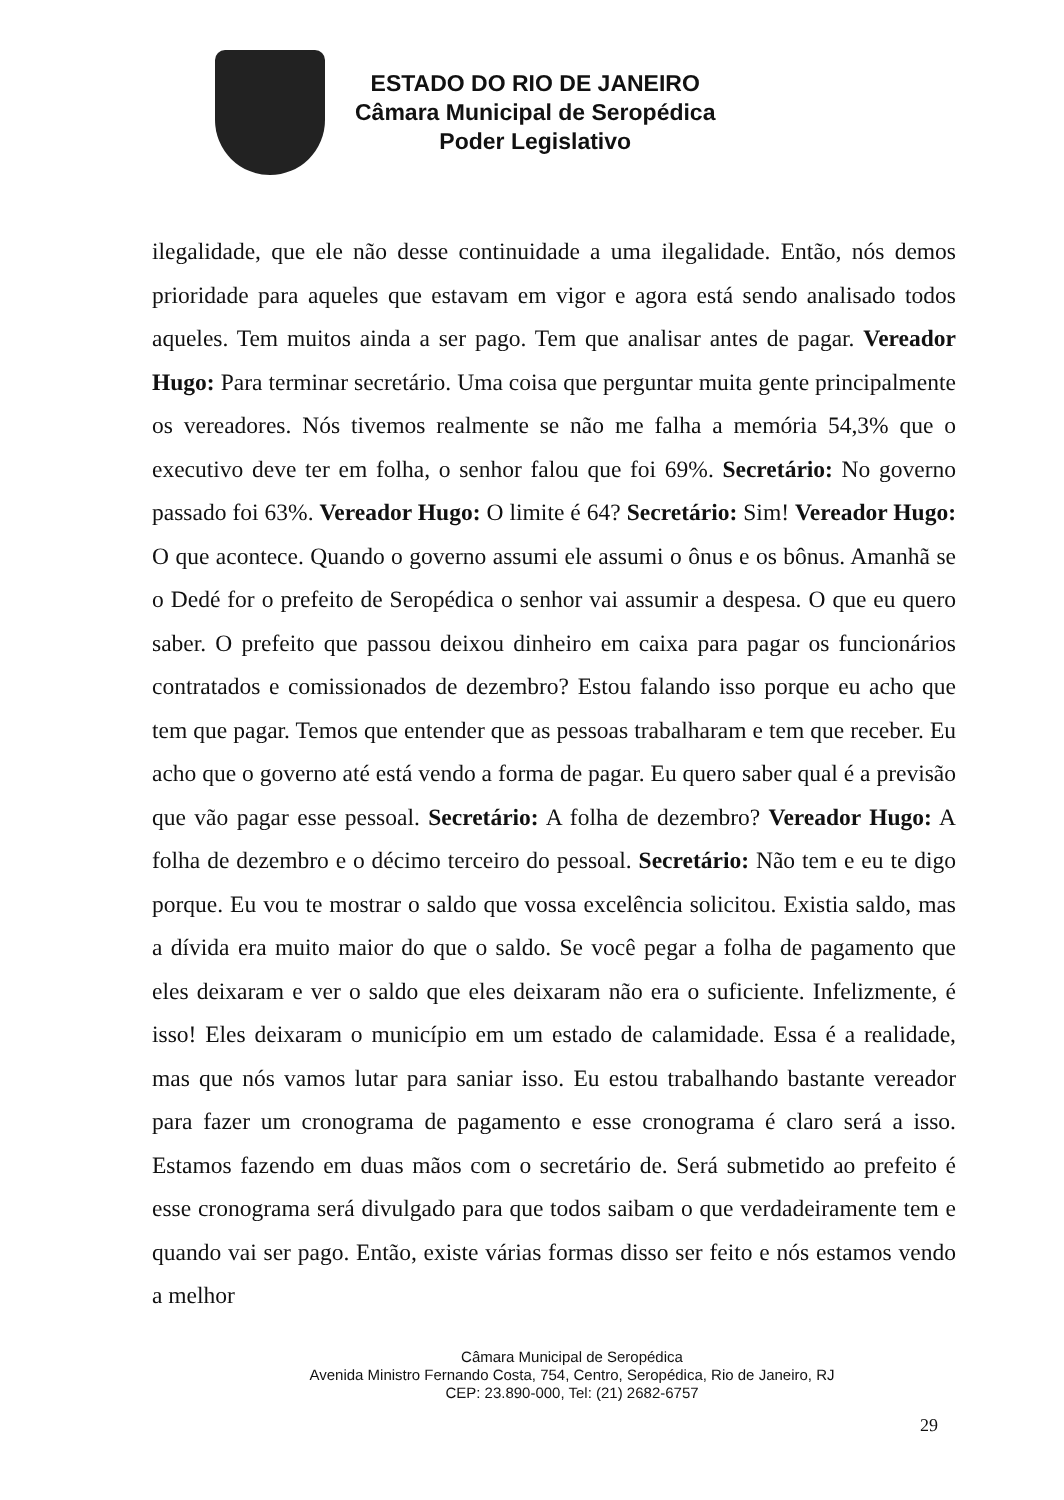ESTADO DO RIO DE JANEIRO
Câmara Municipal de Seropédica
Poder Legislativo
ilegalidade, que ele não desse continuidade a uma ilegalidade. Então, nós demos prioridade para aqueles que estavam em vigor e agora está sendo analisado todos aqueles. Tem muitos ainda a ser pago. Tem que analisar antes de pagar. Vereador Hugo: Para terminar secretário. Uma coisa que perguntar muita gente principalmente os vereadores. Nós tivemos realmente se não me falha a memória 54,3% que o executivo deve ter em folha, o senhor falou que foi 69%. Secretário: No governo passado foi 63%. Vereador Hugo: O limite é 64? Secretário: Sim! Vereador Hugo: O que acontece. Quando o governo assumi ele assumi o ônus e os bônus. Amanhã se o Dedé for o prefeito de Seropédica o senhor vai assumir a despesa. O que eu quero saber. O prefeito que passou deixou dinheiro em caixa para pagar os funcionários contratados e comissionados de dezembro? Estou falando isso porque eu acho que tem que pagar. Temos que entender que as pessoas trabalharam e tem que receber. Eu acho que o governo até está vendo a forma de pagar. Eu quero saber qual é a previsão que vão pagar esse pessoal. Secretário: A folha de dezembro? Vereador Hugo: A folha de dezembro e o décimo terceiro do pessoal. Secretário: Não tem e eu te digo porque. Eu vou te mostrar o saldo que vossa excelência solicitou. Existia saldo, mas a dívida era muito maior do que o saldo. Se você pegar a folha de pagamento que eles deixaram e ver o saldo que eles deixaram não era o suficiente. Infelizmente, é isso! Eles deixaram o município em um estado de calamidade. Essa é a realidade, mas que nós vamos lutar para saniar isso. Eu estou trabalhando bastante vereador para fazer um cronograma de pagamento e esse cronograma é claro será a isso. Estamos fazendo em duas mãos com o secretário de. Será submetido ao prefeito é esse cronograma será divulgado para que todos saibam o que verdadeiramente tem e quando vai ser pago. Então, existe várias formas disso ser feito e nós estamos vendo a melhor
Câmara Municipal de Seropédica
Avenida Ministro Fernando Costa, 754, Centro, Seropédica, Rio de Janeiro, RJ
CEP: 23.890-000, Tel: (21) 2682-6757
29